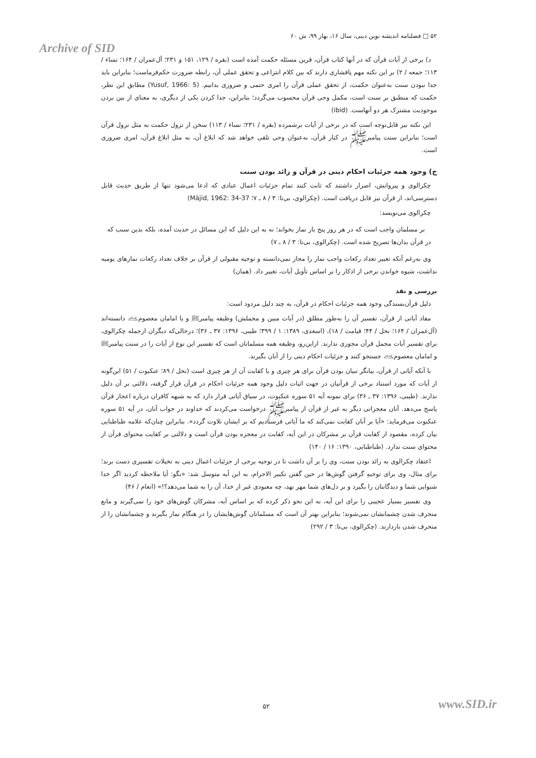۵۲ □ فصلنامه اندیشه نوین دینی، سال ۱۶، بهار ۹۹، ش ۶۰
Archive of SID
د) برخی از آیات قرآن که در آنها کتاب قرآن، قرین مسئله حکمت آمده است (بقره / ۱۲۹، ۱۵۱ و ۲۳۱؛ آل‌عمران / ۱۶۴؛ نساء / ۱۱۳؛ جمعه / ۲) بر این نکته مهم پافشاری دارند که بین کلام انتزاعی و تحقق عملی آن، رابطه ضرورت حکم‌فرماست؛ بنابراین باید جدا نبودن سنت به‌عنوان حکمت، از تحقق عملی قرآن را امری حتمی و ضروری بدانیم. (Yusuf, 1966: 5) مطابق این نظر، حکمت که منطبق بر سنت است، مکمل وحی قرآن محسوب می‌گردد؛ بنابراین، جدا کردن یکی از دیگری، به معنای از بین بردن موجودیت مشترک هر دو آنهاست. (ibid)
این نکته نیز قابل‌توجه است که در برخی از آیات برشمرده (بقره / ۲۳۱؛ نساء / ۱۱۳) سخن از نزول حکمت به مثل نزول قرآن است؛ بنابراین سنت پیامبرﷺ در کنار قرآن، به‌عنوان وحی تلقی خواهد شد که ابلاغ آن، به مثل ابلاغ قرآن، امری ضروری است.
ج) وجود همه جزئیات احکام دینی در قرآن و زائد بودن سنت
چکرالوی و پیروانش، اصرار داشتند که ثابت کنند تمام جزئیات اعمال عبادی که ادعا می‌شود تنها از طریق حدیث قابل دسترسی‌اند، از قرآن نیز قابل دریافت است. (چکرالوی، بی‌تا: ۳ / ۸ ـ ۷؛ Mājid, 1962: 34-37)
چکرالوی می‌نویسد:
بر مسلمان واجب است که در هر روز پنج بار نماز بخواند؛ نه به این دلیل که این مسائل در حدیث آمده، بلکه بدین سبب که در قرآن بدان‌ها تصریح شده است. (چکرالوی، بی‌تا: ۳ / ۸ ـ ۷)
وی به‌رغم آنکه تغییر تعداد رکعات واجب نماز را مجاز نمی‌دانسته و توجیه مقبولی از قرآن بر خلاف تعداد رکعات نمازهای یومیه نداشت، شیوه خواندن برخی از اذکار را بر اساس تأویل آیات، تغییر داد. (همان)
بررسی و نقد
دلیل قرآن‌بسندگی وجود همه جزئیات احکام در قرآن، به چند دلیل مردود است:
مفاد آیاتی از قرآن، تفسیر آن را به‌طور مطلق (در آیات مبین و مجملش) وظیفه پیامبرﷺ و یا امامان معصوم﵇ دانسته‌اند (آل‌عمران / ۱۶۴؛ نحل / ۴۴؛ قیامت / ۱۸)، (اسعدی، ۱۳۸۹: ۱ / ۳۹۹؛ طیبی، ۱۳۹۶: ۳۷ ـ ۳۶)؛ درحالی‌که دیگران ازجمله چکرالوی، برای تفسیر آیات مجمل قرآن مجوزی ندارند. ازاین‌رو، وظیفه همه مسلمانان است که تفسیر این نوع از آیات را در سنت پیامبرﷺ و امامان معصوم﵇ جستجو کنند و جزئیات احکام دینی را از آنان بگیرند.
با آنکه آیاتی از قرآن، بیانگر تبیان بودن قرآن برای هر چیزی و یا کفایت آن از هر چیزی است (نحل / ۸۹؛ عنکبوت / ۵۱) این‌گونه از آیات که مورد استناد برخی از قرآنیان در جهت اثبات دلیل وجود همه جزئیات احکام در قرآن قرار گرفته، دلالتی بر آن دلیل ندارند. (طیبی، ۱۳۹۶: ۳۷ ـ ۳۶) برای نمونه آیه ۵۱ سوره عنکبوت، در سیاق آیاتی قرار دارد که به شبهه کافران درباره اعجاز قرآن پاسخ می‌دهد. آنان معجزاتی دیگر به غیر از قرآن از پیامبرﷺ درخواست می‌کردند که خداوند در جواب آنان، در آیه ۵۱ سوره عنکبوت می‌فرماید: «آیا بر آنان کفایت نمی‌کند که ما آیاتی فرستادیم که بر ایشان تلاوت گردد». بنابراین چنان‌که علامه طباطبایی بیان کرده، مقصود از کفایت قرآن بر مشرکان در این آیه، کفایت در معجزه بودن قرآن است و دلالتی بر کفایت محتوای قرآن از محتوای سنت ندارد. (طباطبایی، ۱۳۹۰: ۱۶ / ۱۴۰)
اعتقاد چکرالوی به زائد بودن سنت، وی را بر آن داشت تا در توجیه برخی از جزئیات اعمال دینی به تخیلات تفسیری دست بزند؛ برای مثال، وی برای توجیهِ گرفتن گوش‌ها در حین گفتن تکبیر الاحرام، به این آیه متوسل شد: «بگو: آیا ملاحظه کردید اگر خدا شنوایی شما و دیدگانتان را بگیرد و بر دل‌های شما مهر نهد، چه معبودی غیر از خدا، آن را به شما می‌دهد؟!» (انعام / ۴۶)
وی تفسیر بسیار عجیبی را برای این آیه، به این نحو ذکر کرده که بر اساس آیه، مشرکان گوش‌های خود را نمی‌گیرند و مانع منحرف شدن چشمانشان نمی‌شوند؛ بنابراین بهتر آن است که مسلمانان گوش‌هایشان را در هنگام نماز بگیرند و چشمانشان را از منحرف شدن بازدارند. (چکرالوی، بی‌تا: ۳ / ۲۹۲)
۵۲ www.SID.ir